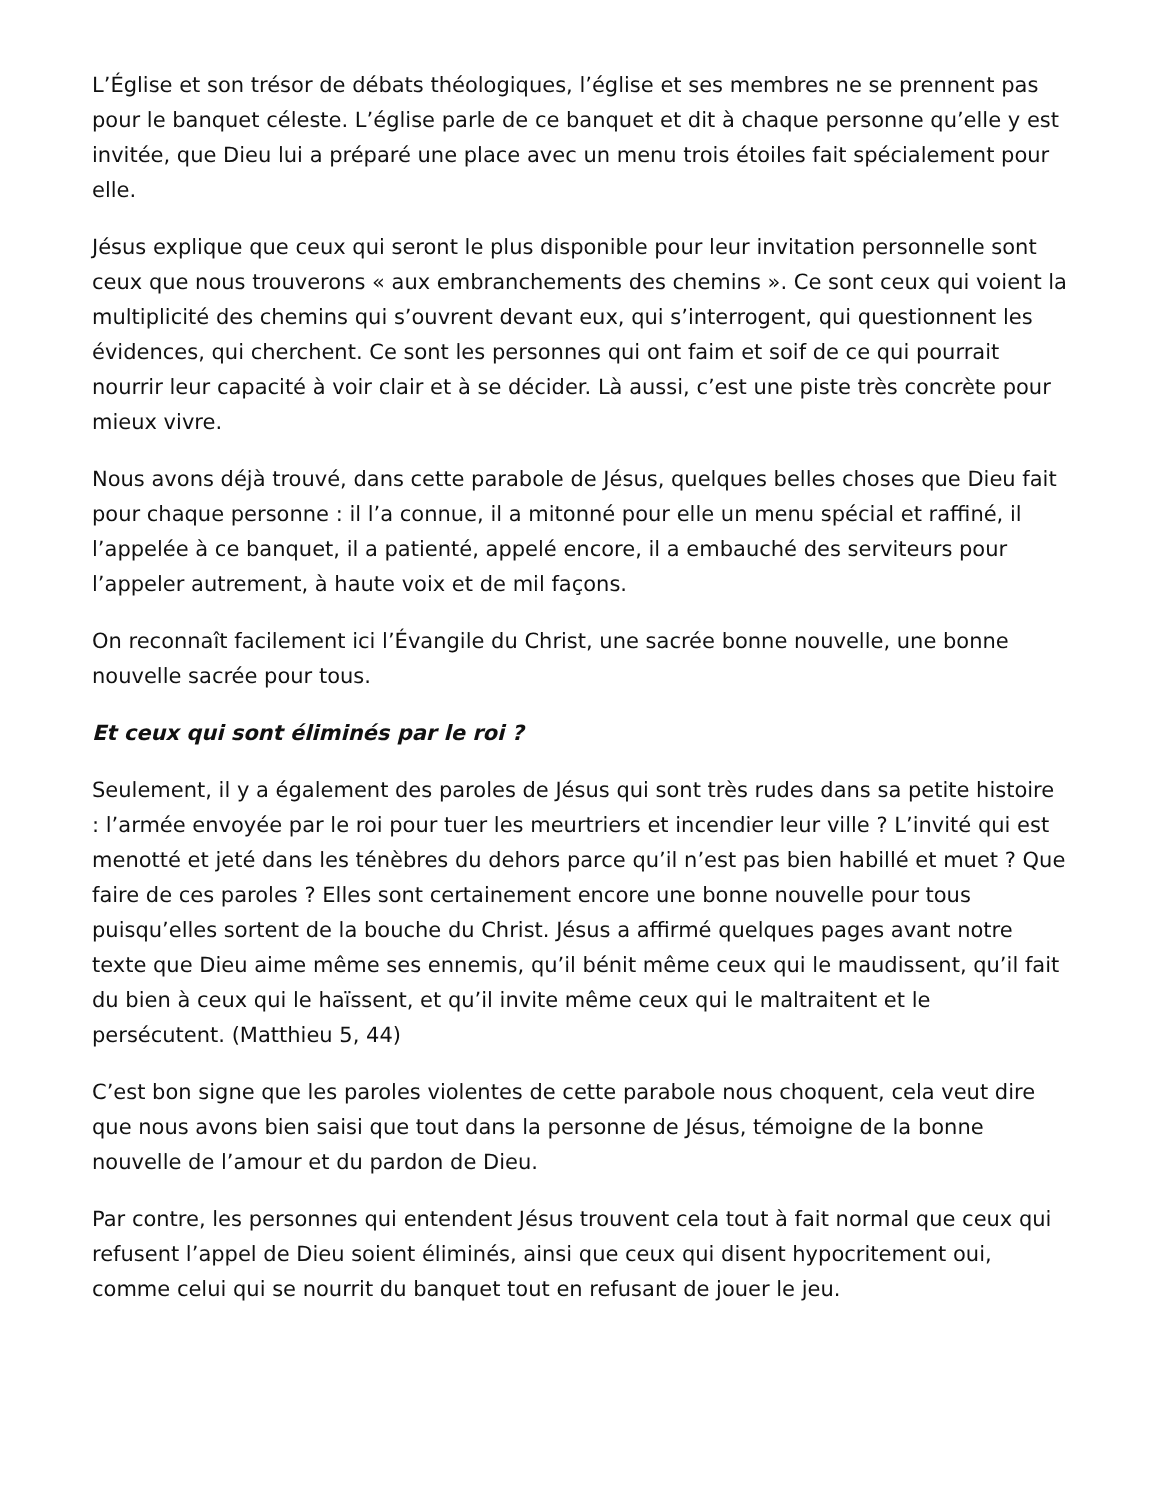L’Église et son trésor de débats théologiques, l’église et ses membres ne se prennent pas pour le banquet céleste. L’église parle de ce banquet et dit à chaque personne qu’elle y est invitée, que Dieu lui a préparé une place avec un menu trois étoiles fait spécialement pour elle.
Jésus explique que ceux qui seront le plus disponible pour leur invitation personnelle sont ceux que nous trouverons « aux embranchements des chemins ». Ce sont ceux qui voient la multiplicité des chemins qui s’ouvrent devant eux, qui s’interrogent, qui questionnent les évidences, qui cherchent. Ce sont les personnes qui ont faim et soif de ce qui pourrait nourrir leur capacité à voir clair et à se décider. Là aussi, c’est une piste très concrète pour mieux vivre.
Nous avons déjà trouvé, dans cette parabole de Jésus, quelques belles choses que Dieu fait pour chaque personne : il l’a connue, il a mitonné pour elle un menu spécial et raffiné, il l’appelée à ce banquet, il a patienté, appelé encore, il a embauché des serviteurs pour l’appeler autrement, à haute voix et de mil façons.
On reconnaît facilement ici l’Évangile du Christ, une sacrée bonne nouvelle, une bonne nouvelle sacrée pour tous.
Et ceux qui sont éliminés par le roi ?
Seulement, il y a également des paroles de Jésus qui sont très rudes dans sa petite histoire : l’armée envoyée par le roi pour tuer les meurtriers et incendier leur ville ? L’invité qui est menotté et jeté dans les ténèbres du dehors parce qu’il n’est pas bien habillé et muet ? Que faire de ces paroles ? Elles sont certainement encore une bonne nouvelle pour tous puisqu’elles sortent de la bouche du Christ. Jésus a affirmé quelques pages avant notre texte que Dieu aime même ses ennemis, qu’il bénit même ceux qui le maudissent, qu’il fait du bien à ceux qui le haïssent, et qu’il invite même ceux qui le maltraitent et le persécutent. (Matthieu 5, 44)
C’est bon signe que les paroles violentes de cette parabole nous choquent, cela veut dire que nous avons bien saisi que tout dans la personne de Jésus, témoigne de la bonne nouvelle de l’amour et du pardon de Dieu.
Par contre, les personnes qui entendent Jésus trouvent cela tout à fait normal que ceux qui refusent l’appel de Dieu soient éliminés, ainsi que ceux qui disent hypocritement oui, comme celui qui se nourrit du banquet tout en refusant de jouer le jeu.